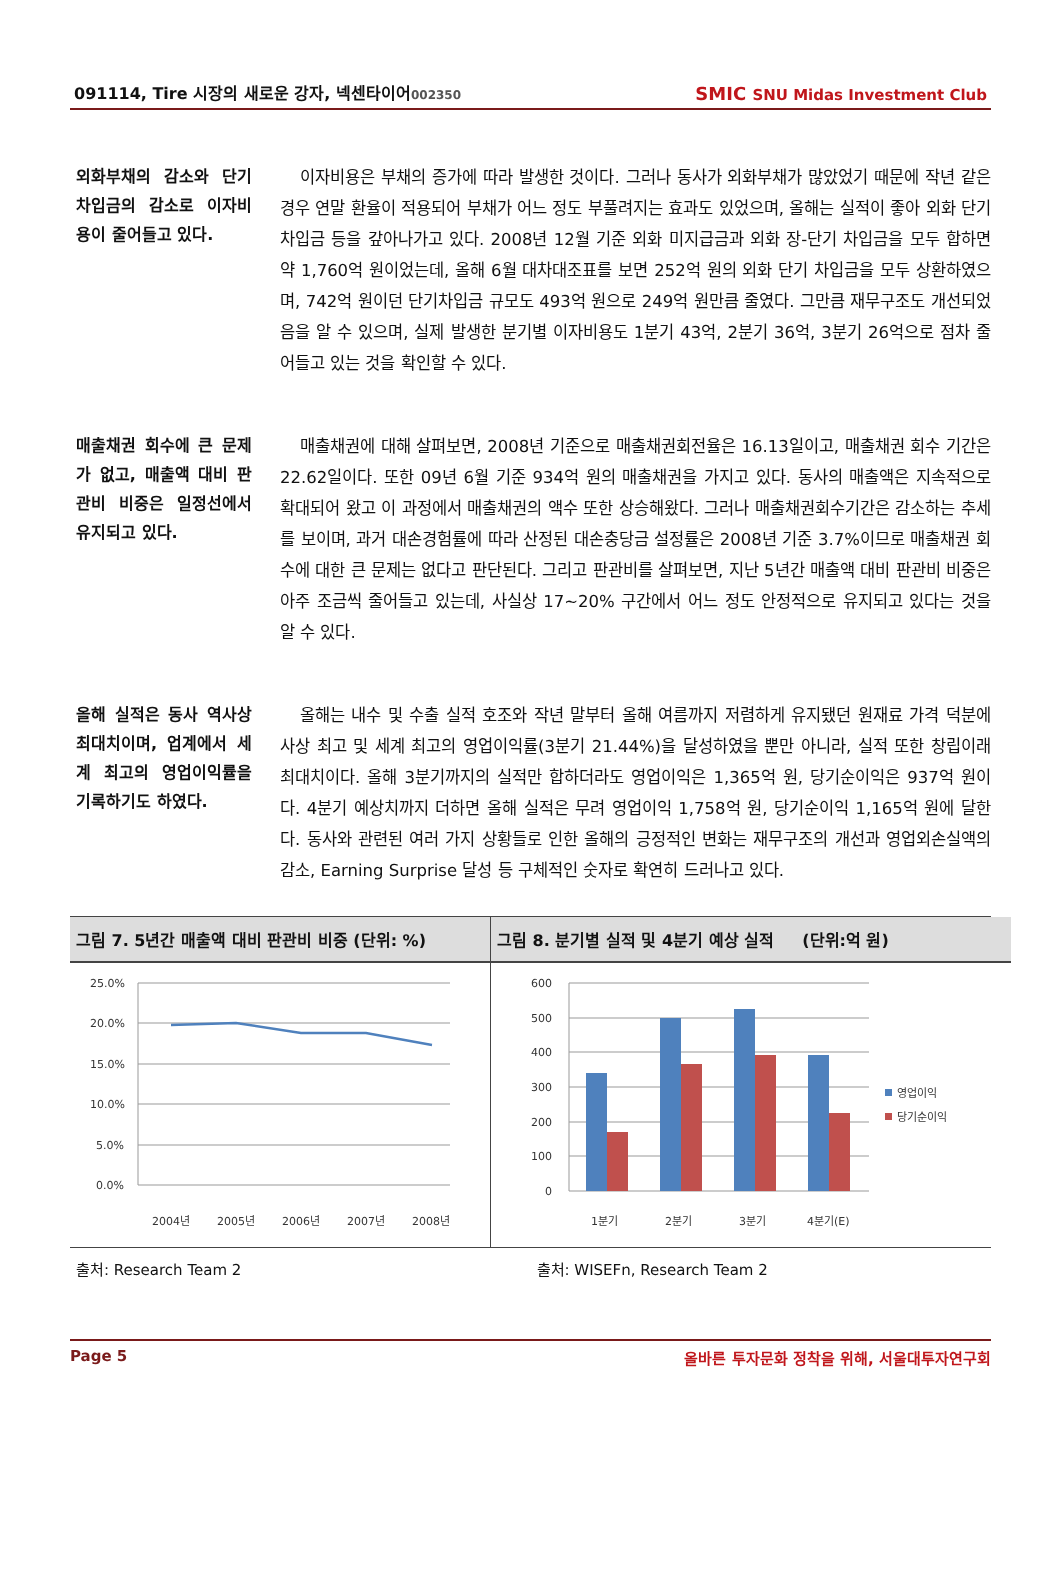091114, Tire 시장의 새로운 강자, 넥센타이어002350
SMIC SNU Midas Investment Club
외화부채의 감소와 단기 차입금의 감소로 이자비용이 줄어들고 있다.
이자비용은 부채의 증가에 따라 발생한 것이다. 그러나 동사가 외화부채가 많았었기 때문에 작년 같은 경우 연말 환율이 적용되어 부채가 어느 정도 부풀려지는 효과도 있었으며, 올해는 실적이 좋아 외화 단기 차입금 등을 갚아나가고 있다. 2008년 12월 기준 외화 미지급금과 외화 장-단기 차입금을 모두 합하면 약 1,760억 원이었는데, 올해 6월 대차대조표를 보면 252억 원의 외화 단기 차입금을 모두 상환하였으며, 742억 원이던 단기차입금 규모도 493억 원으로 249억 원만큼 줄였다. 그만큼 재무구조도 개선되었음을 알 수 있으며, 실제 발생한 분기별 이자비용도 1분기 43억, 2분기 36억, 3분기 26억으로 점차 줄어들고 있는 것을 확인할 수 있다.
매출채권 회수에 큰 문제가 없고, 매출액 대비 판관비 비중은 일정선에서 유지되고 있다.
매출채권에 대해 살펴보면, 2008년 기준으로 매출채권회전율은 16.13일이고, 매출채권 회수 기간은 22.62일이다. 또한 09년 6월 기준 934억 원의 매출채권을 가지고 있다. 동사의 매출액은 지속적으로 확대되어 왔고 이 과정에서 매출채권의 액수 또한 상승해왔다. 그러나 매출채권회수기간은 감소하는 추세를 보이며, 과거 대손경험률에 따라 산정된 대손충당금 설정률은 2008년 기준 3.7%이므로 매출채권 회수에 대한 큰 문제는 없다고 판단된다. 그리고 판관비를 살펴보면, 지난 5년간 매출액 대비 판관비 비중은 아주 조금씩 줄어들고 있는데, 사실상 17~20% 구간에서 어느 정도 안정적으로 유지되고 있다는 것을 알 수 있다.
올해 실적은 동사 역사상 최대치이며, 업계에서 세계 최고의 영업이익률을 기록하기도 하였다.
올해는 내수 및 수출 실적 호조와 작년 말부터 올해 여름까지 저렴하게 유지됐던 원재료 가격 덕분에 사상 최고 및 세계 최고의 영업이익률(3분기 21.44%)을 달성하였을 뿐만 아니라, 실적 또한 창립이래 최대치이다. 올해 3분기까지의 실적만 합하더라도 영업이익은 1,365억 원, 당기순이익은 937억 원이다. 4분기 예상치까지 더하면 올해 실적은 무려 영업이익 1,758억 원, 당기순이익 1,165억 원에 달한다. 동사와 관련된 여러 가지 상황들로 인한 올해의 긍정적인 변화는 재무구조의 개선과 영업외손실액의 감소, Earning Surprise 달성 등 구체적인 숫자로 확연히 드러나고 있다.
그림 7. 5년간 매출액 대비 판관비 비중 (단위: %)
25.0%
20.0%
15.0%
10.0%
5.0%
0.0%
2004년
2005년
2006년
2007년
2008년
그림 8. 분기별 실적 및 4분기 예상 실적 (단위:억 원)
600
500
400
300
200
100
0
1분기
2분기
3분기
4분기(E)
영업이익
당기순이익
출처: Research Team 2 출처: WISEFn, Research Team 2
Page 5 올바른 투자문화 정착을 위해, 서울대투자연구회